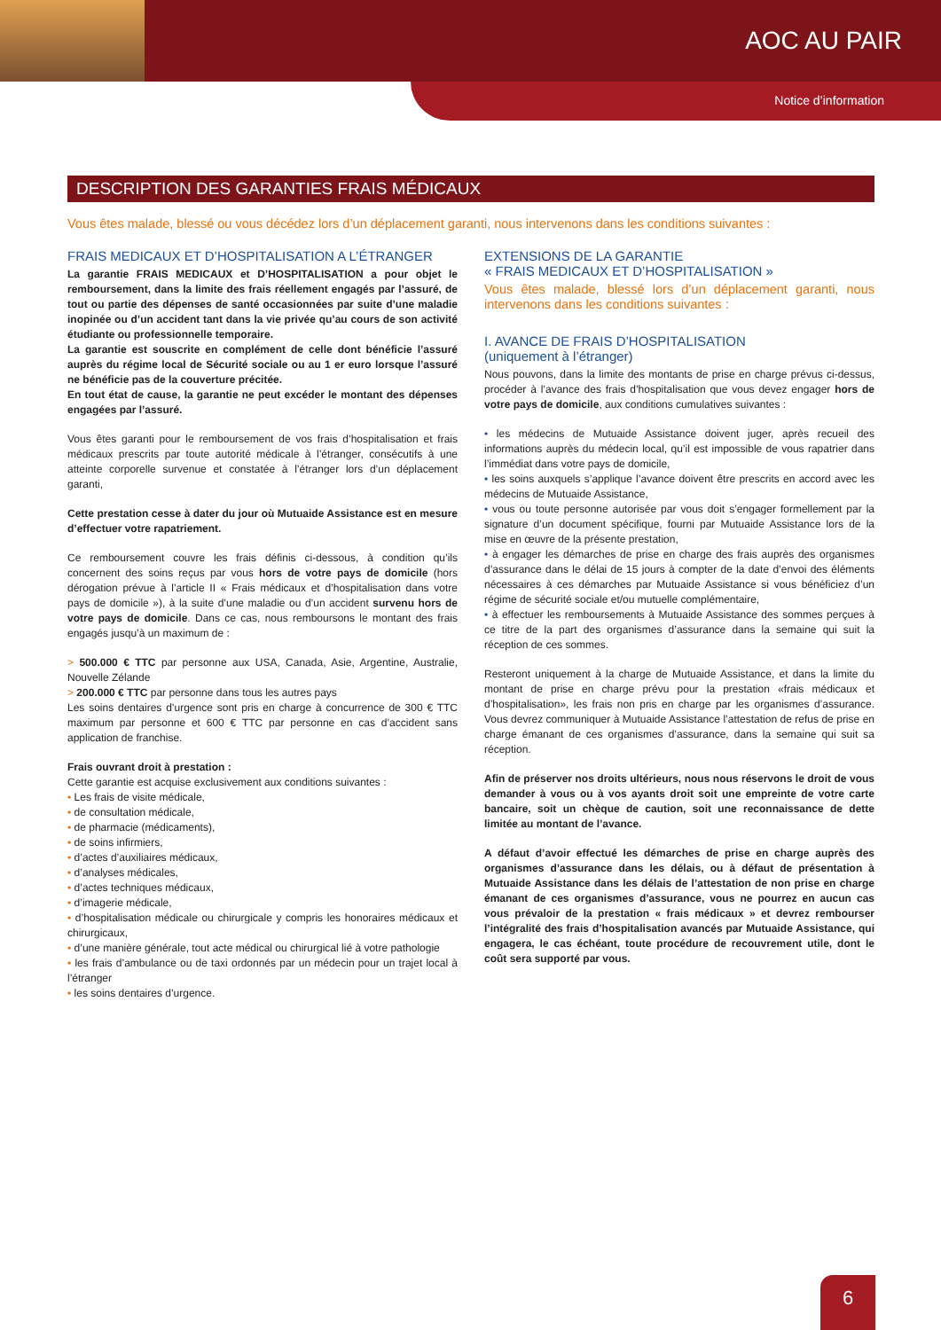AOC AU PAIR
Notice d’information
DESCRIPTION DES GARANTIES FRAIS MÉDICAUX
Vous êtes malade, blessé ou vous décédez lors d’un déplacement garanti, nous intervenons dans les conditions suivantes :
FRAIS MEDICAUX ET D’HOSPITALISATION A L’ÉTRANGER
La garantie FRAIS MEDICAUX et D’HOSPITALISATION a pour objet le remboursement, dans la limite des frais réellement engagés par l’assuré, de tout ou partie des dépenses de santé occasionnées par suite d’une maladie inopinée ou d’un accident tant dans la vie privée qu’au cours de son activité étudiante ou professionnelle temporaire.
La garantie est souscrite en complément de celle dont bénéficie l’assuré auprès du régime local de Sécurité sociale ou au 1 er euro lorsque l’assuré ne bénéficie pas de la couverture précitée.
En tout état de cause, la garantie ne peut excéder le montant des dépenses engagées par l’assuré.
Vous êtes garanti pour le remboursement de vos frais d’hospitalisation et frais médicaux prescrits par toute autorité médicale à l’étranger, consécutifs à une atteinte corporelle survenue et constatée à l’étranger lors d’un déplacement garanti,
Cette prestation cesse à dater du jour où Mutuaide Assistance est en mesure d’effectuer votre rapatriement.
Ce remboursement couvre les frais définis ci-dessous, à condition qu’ils concernent des soins reçus par vous hors de votre pays de domicile (hors dérogation prévue à l’article II « Frais médicaux et d’hospitalisation dans votre pays de domicile »), à la suite d’une maladie ou d’un accident survenu hors de votre pays de domicile. Dans ce cas, nous remboursons le montant des frais engagés jusqu’à un maximum de :
> 500.000 € TTC par personne aux USA, Canada, Asie, Argentine, Australie, Nouvelle Zélande
> 200.000 € TTC par personne dans tous les autres pays
Les soins dentaires d’urgence sont pris en charge à concurrence de 300 € TTC maximum par personne et 600 € TTC par personne en cas d’accident sans application de franchise.
Frais ouvrant droit à prestation :
Cette garantie est acquise exclusivement aux conditions suivantes :
• Les frais de visite médicale,
• de consultation médicale,
• de pharmacie (médicaments),
• de soins infirmiers,
• d’actes d’auxiliaires médicaux,
• d’analyses médicales,
• d’actes techniques médicaux,
• d’imagerie médicale,
• d’hospitalisation médicale ou chirurgicale y compris les honoraires médicaux et chirurgicaux,
• d’une manière générale, tout acte médical ou chirurgical lié à votre pathologie
• les frais d’ambulance ou de taxi ordonnés par un médecin pour un trajet local à l’étranger
• les soins dentaires d’urgence.
EXTENSIONS DE LA GARANTIE
« FRAIS MEDICAUX ET D’HOSPITALISATION »
Vous êtes malade, blessé lors d’un déplacement garanti, nous intervenons dans les conditions suivantes :
I. AVANCE DE FRAIS D’HOSPITALISATION
(uniquement à l’étranger)
Nous pouvons, dans la limite des montants de prise en charge prévus ci-dessus, procéder à l’avance des frais d’hospitalisation que vous devez engager hors de votre pays de domicile, aux conditions cumulatives suivantes :
• les médecins de Mutuaide Assistance doivent juger, après recueil des informations auprès du médecin local, qu’il est impossible de vous rapatrier dans l’immédiat dans votre pays de domicile,
• les soins auxquels s’applique l’avance doivent être prescrits en accord avec les médecins de Mutuaide Assistance,
• vous ou toute personne autorisée par vous doit s’engager formellement par la signature d’un document spécifique, fourni par Mutuaide Assistance lors de la mise en œuvre de la présente prestation,
• à engager les démarches de prise en charge des frais auprès des organismes d’assurance dans le délai de 15 jours à compter de la date d’envoi des éléments nécessaires à ces démarches par Mutuaide Assistance si vous bénéficiez d’un régime de sécurité sociale et/ou mutuelle complémentaire,
• à effectuer les remboursements à Mutuaide Assistance des sommes perçues à ce titre de la part des organismes d’assurance dans la semaine qui suit la réception de ces sommes.
Resteront uniquement à la charge de Mutuaide Assistance, et dans la limite du montant de prise en charge prévu pour la prestation «frais médicaux et d’hospitalisation», les frais non pris en charge par les organismes d’assurance. Vous devrez communiquer à Mutuaide Assistance l’attestation de refus de prise en charge émanant de ces organismes d’assurance, dans la semaine qui suit sa réception.
Afin de préserver nos droits ultérieurs, nous nous réservons le droit de vous demander à vous ou à vos ayants droit soit une empreinte de votre carte bancaire, soit un chèque de caution, soit une reconnaissance de dette limitée au montant de l’avance.
A défaut d’avoir effectué les démarches de prise en charge auprès des organismes d’assurance dans les délais, ou à défaut de présentation à Mutuaide Assistance dans les délais de l’attestation de non prise en charge émanant de ces organismes d’assurance, vous ne pourrez en aucun cas vous prévaloir de la prestation « frais médicaux » et devrez rembourser l’intégralité des frais d’hospitalisation avancés par Mutuaide Assistance, qui engagera, le cas échéant, toute procédure de recouvrement utile, dont le coût sera supporté par vous.
6